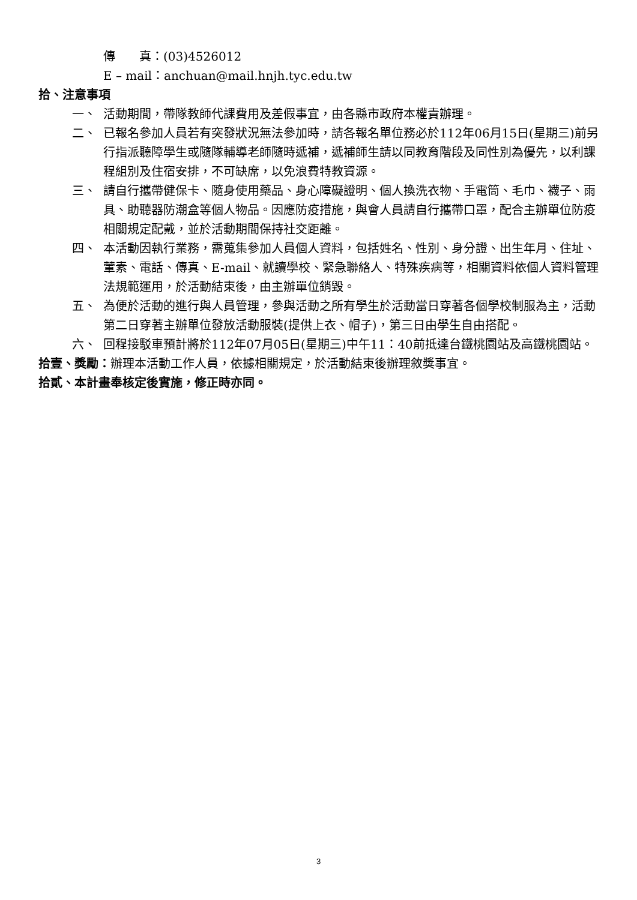傳　　真：(03)4526012
E – mail：anchuan@mail.hnjh.tyc.edu.tw
拾、注意事項
一、 活動期間，帶隊教師代課費用及差假事宜，由各縣市政府本權責辦理。
二、 已報名參加人員若有突發狀況無法參加時，請各報名單位務必於112年06月15日(星期三)前另行指派聽障學生或隨隊輔導老師隨時遞補，遞補師生請以同教育階段及同性別為優先，以利課程組別及住宿安排，不可缺席，以免浪費特教資源。
三、 請自行攜帶健保卡、隨身使用藥品、身心障礙證明、個人換洗衣物、手電筒、毛巾、襪子、雨具、助聽器防潮盒等個人物品。因應防疫措施，與會人員請自行攜帶口罩，配合主辦單位防疫相關規定配戴，並於活動期間保持社交距離。
四、 本活動因執行業務，需蒐集參加人員個人資料，包括姓名、性別、身分證、出生年月、住址、葷素、電話、傳真、E-mail、就讀學校、緊急聯絡人、特殊疾病等，相關資料依個人資料管理法規範運用，於活動結束後，由主辦單位銷毀。
五、 為便於活動的進行與人員管理，參與活動之所有學生於活動當日穿著各個學校制服為主，活動第二日穿著主辦單位發放活動服裝(提供上衣、帽子)，第三日由學生自由搭配。
六、 回程接駁車預計將於112年07月05日(星期三)中午11：40前抵達台鐵桃園站及高鐵桃園站。
拾壹、獎勵：辦理本活動工作人員，依據相關規定，於活動結束後辦理敘獎事宜。
拾貳、本計畫奉核定後實施，修正時亦同。
3